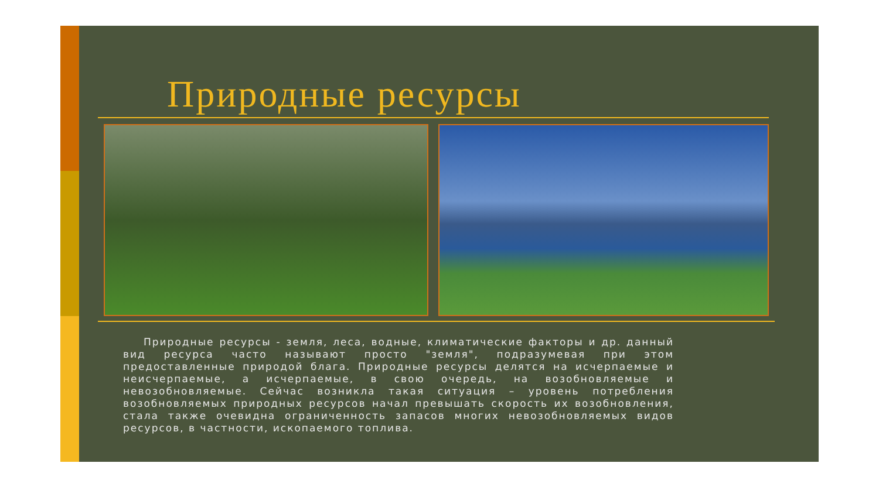Природные ресурсы
Природные ресурсы - земля, леса, водные, климатические факторы и др. данный вид ресурса часто называют просто "земля", подразумевая при этом предоставленные природой блага. Природные ресурсы делятся на исчерпаемые и неисчерпаемые, а исчерпаемые, в свою очередь, на возобновляемые и невозобновляемые. Сейчас возникла такая ситуация – уровень потребления возобновляемых природных ресурсов начал превышать скорость их возобновления, стала также очевидна ограниченность запасов многих невозобновляемых видов ресурсов, в частности, ископаемого топлива.